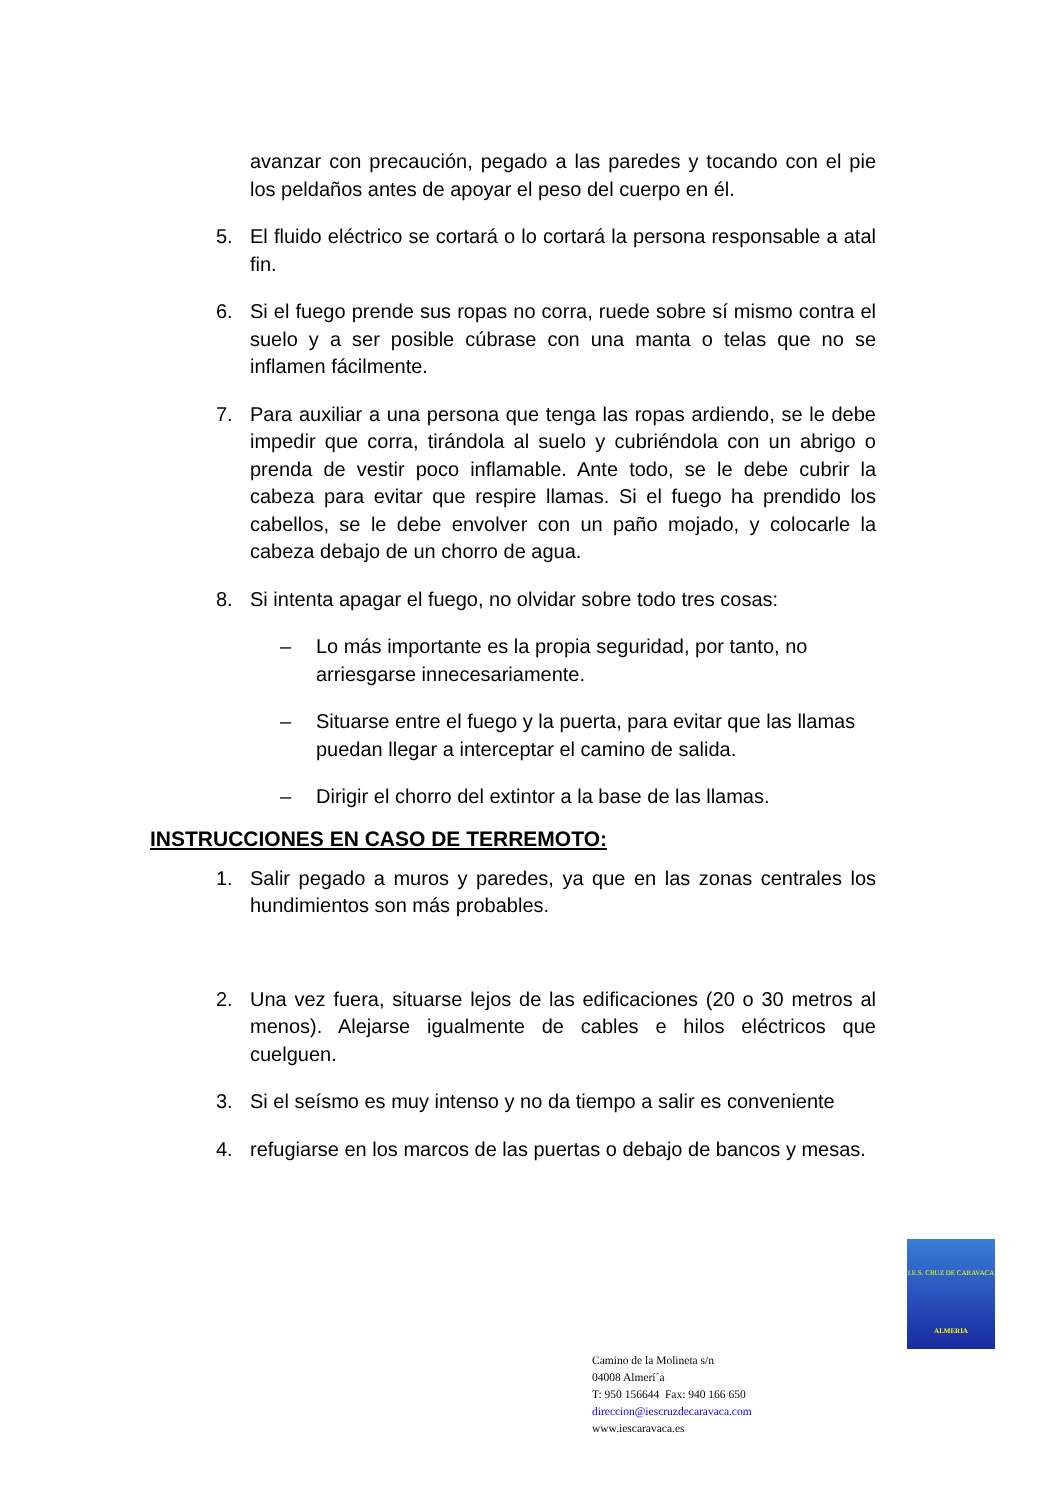avanzar con precaución, pegado a las paredes y tocando con el pie los peldaños antes de apoyar el peso del cuerpo en él.
5. El fluido eléctrico se cortará o lo cortará la persona responsable a atal fin.
6. Si el fuego prende sus ropas no corra, ruede sobre sí mismo contra el suelo y a ser posible cúbrase con una manta o telas que no se inflamen fácilmente.
7. Para auxiliar a una persona que tenga las ropas ardiendo, se le debe impedir que corra, tirándola al suelo y cubriéndola con un abrigo o prenda de vestir poco inflamable. Ante todo, se le debe cubrir la cabeza para evitar que respire llamas. Si el fuego ha prendido los cabellos, se le debe envolver con un paño mojado, y colocarle la cabeza debajo de un chorro de agua.
8. Si intenta apagar el fuego, no olvidar sobre todo tres cosas:
– Lo más importante es la propia seguridad, por tanto, no arriesgarse innecesariamente.
– Situarse entre el fuego y la puerta, para evitar que las llamas puedan llegar a interceptar el camino de salida.
– Dirigir el chorro del extintor a la base de las llamas.
INSTRUCCIONES EN CASO DE TERREMOTO:
1. Salir pegado a muros y paredes, ya que en las zonas centrales los hundimientos son más probables.
2. Una vez fuera, situarse lejos de las edificaciones (20 o 30 metros al menos). Alejarse igualmente de cables e hilos eléctricos que cuelguen.
3. Si el seísmo es muy intenso y no da tiempo a salir es conveniente
4. refugiarse en los marcos de las puertas o debajo de bancos y mesas.
I.E.S. CRUZ DE CARAVACA
ALMERIA
Camino de la Molineta s/n
04008 Almerí´a
T: 950 156644 Fax: 940 166 650
direccion@iescruzdecaravaca.com
www.iescaravaca.es